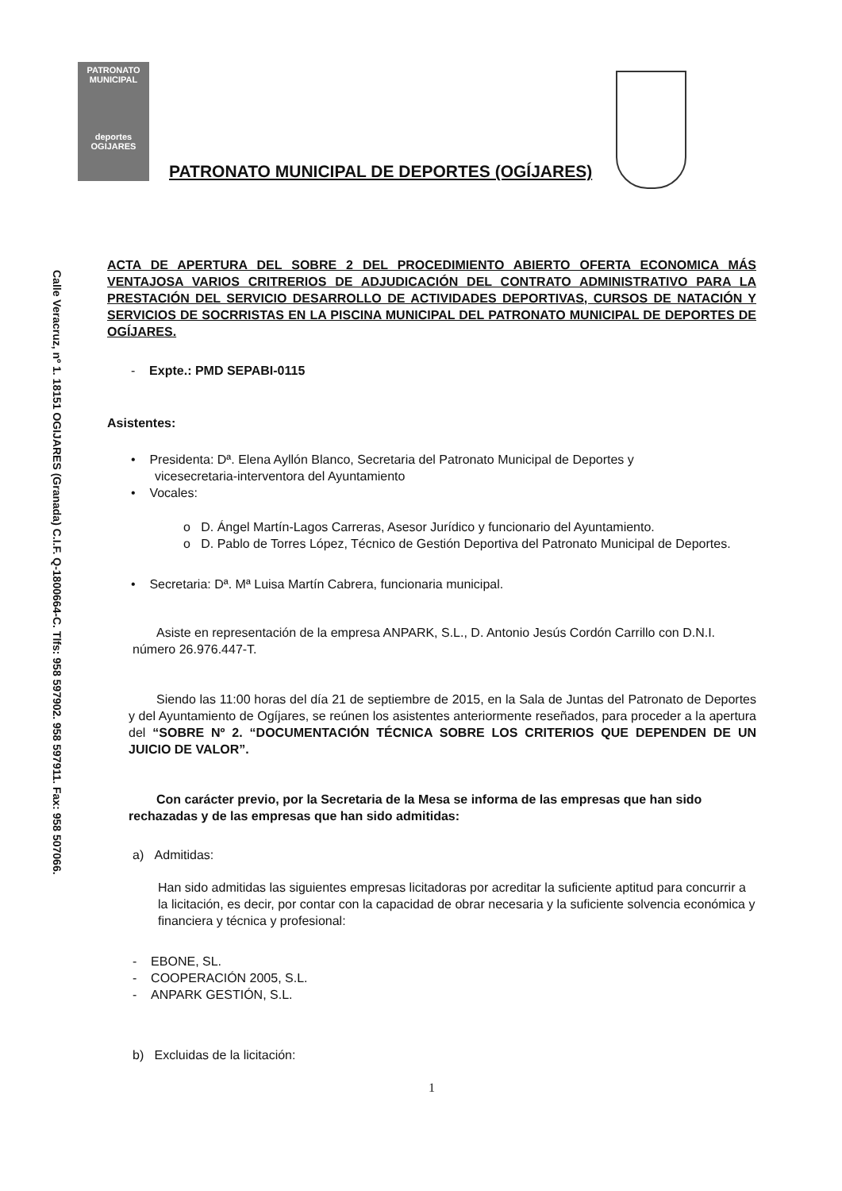Calle Veracruz, nº 1. 18151 OGIJARES (Granada) C.I.F. Q-1800664-C. Tlfs: 958 597902. 958 597911. Fax: 958 507066.
PATRONATO MUNICIPAL
deportes
OGIJARES
PATRONATO MUNICIPAL DE DEPORTES (OGÍJARES)
ACTA DE APERTURA DEL SOBRE 2 DEL PROCEDIMIENTO ABIERTO OFERTA ECONOMICA MÁS VENTAJOSA VARIOS CRITRERIOS DE ADJUDICACIÓN DEL CONTRATO ADMINISTRATIVO PARA LA PRESTACIÓN DEL SERVICIO DESARROLLO DE ACTIVIDADES DEPORTIVAS, CURSOS DE NATACIÓN Y SERVICIOS DE SOCRRISTAS EN LA PISCINA MUNICIPAL DEL PATRONATO MUNICIPAL DE DEPORTES DE OGÍJARES.
- Expte.: PMD SEPABI-0115
Asistentes:
• Presidenta: Dª. Elena Ayllón Blanco, Secretaria del Patronato Municipal de Deportes y
vicesecretaria-interventora del Ayuntamiento
• Vocales:
o D. Ángel Martín-Lagos Carreras, Asesor Jurídico y funcionario del Ayuntamiento.
o D. Pablo de Torres López, Técnico de Gestión Deportiva del Patronato Municipal de Deportes.
• Secretaria: Dª. Mª Luisa Martín Cabrera, funcionaria municipal.
Asiste en representación de la empresa ANPARK, S.L., D. Antonio Jesús Cordón Carrillo con D.N.I. número 26.976.447-T.
Siendo las 11:00 horas del día 21 de septiembre de 2015, en la Sala de Juntas del Patronato de Deportes y del Ayuntamiento de Ogíjares, se reúnen los asistentes anteriormente reseñados, para proceder a la apertura del “SOBRE Nº 2. “DOCUMENTACIÓN TÉCNICA SOBRE LOS CRITERIOS QUE DEPENDEN DE UN JUICIO DE VALOR”.
Con carácter previo, por la Secretaria de la Mesa se informa de las empresas que han sido rechazadas y de las empresas que han sido admitidas:
a) Admitidas:
Han sido admitidas las siguientes empresas licitadoras por acreditar la suficiente aptitud para concurrir a la licitación, es decir, por contar con la capacidad de obrar necesaria y la suficiente solvencia económica y financiera y técnica y profesional:
- EBONE, SL.
- COOPERACIÓN 2005, S.L.
- ANPARK GESTIÓN, S.L.
b) Excluidas de la licitación:
1